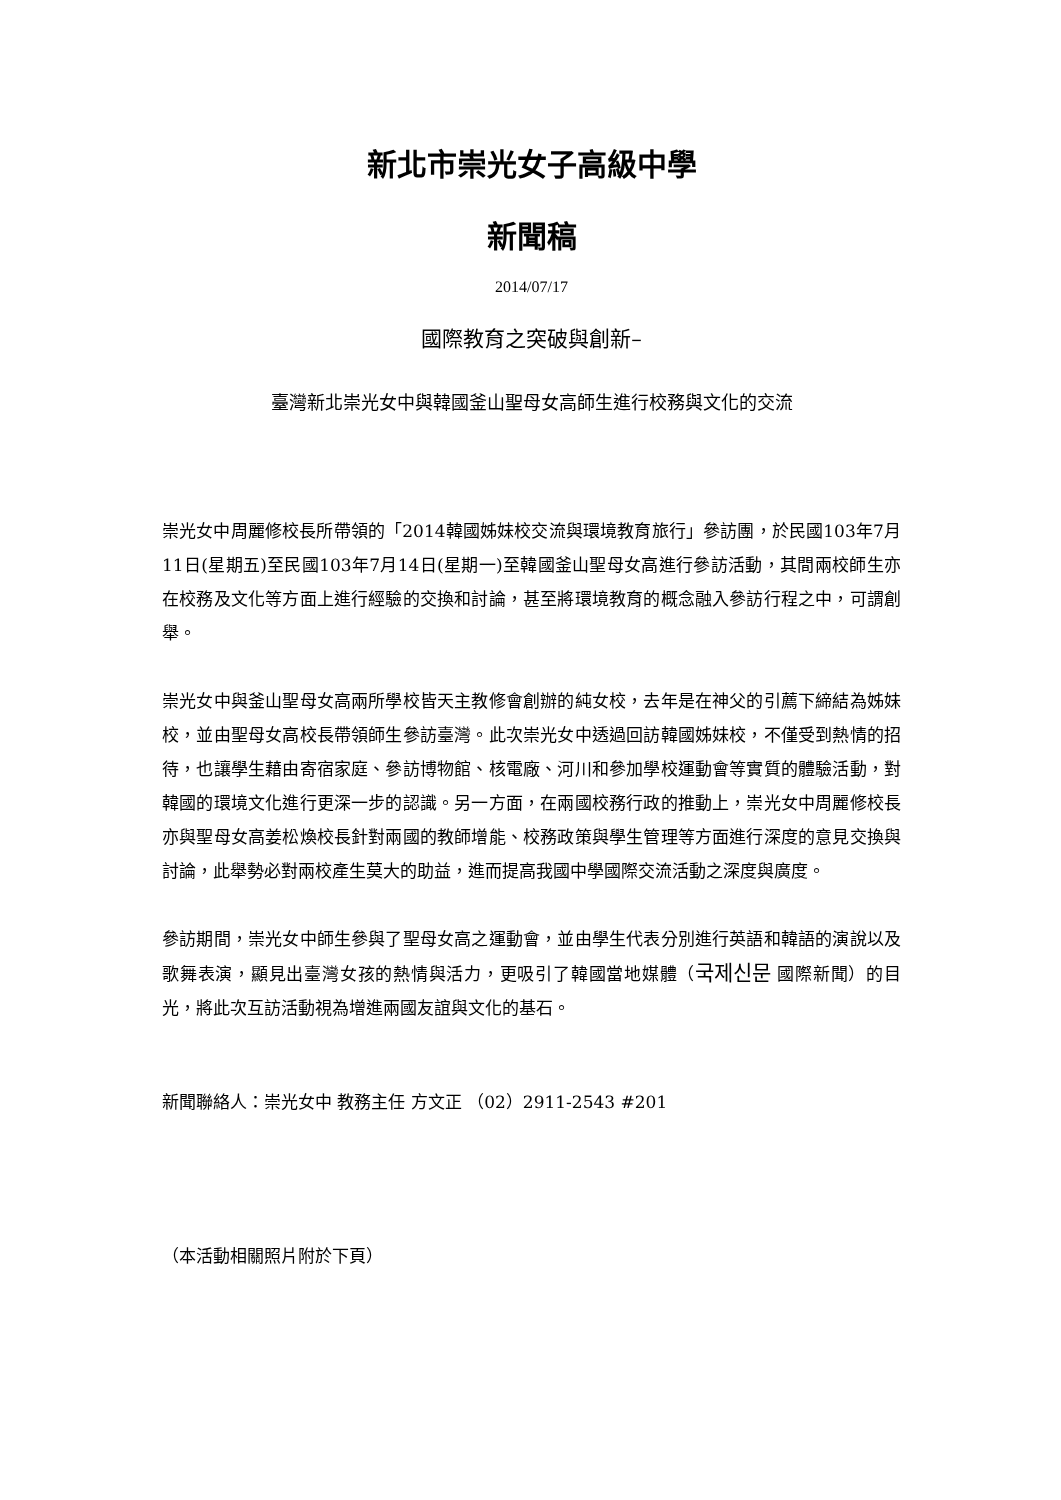新北市崇光女子高級中學
新聞稿
2014/07/17
國際教育之突破與創新–
臺灣新北崇光女中與韓國釜山聖母女高師生進行校務與文化的交流
崇光女中周麗修校長所帶領的「2014韓國姊妹校交流與環境教育旅行」參訪團，於民國103年7月11日(星期五)至民國103年7月14日(星期一)至韓國釜山聖母女高進行參訪活動，其間兩校師生亦在校務及文化等方面上進行經驗的交換和討論，甚至將環境教育的概念融入參訪行程之中，可謂創舉。
崇光女中與釜山聖母女高兩所學校皆天主教修會創辦的純女校，去年是在神父的引薦下締結為姊妹校，並由聖母女高校長帶領師生參訪臺灣。此次崇光女中透過回訪韓國姊妹校，不僅受到熱情的招待，也讓學生藉由寄宿家庭、參訪博物館、核電廠、河川和參加學校運動會等實質的體驗活動，對韓國的環境文化進行更深一步的認識。另一方面，在兩國校務行政的推動上，崇光女中周麗修校長亦與聖母女高姜松煥校長針對兩國的教師增能、校務政策與學生管理等方面進行深度的意見交換與討論，此舉勢必對兩校產生莫大的助益，進而提高我國中學國際交流活動之深度與廣度。
參訪期間，崇光女中師生參與了聖母女高之運動會，並由學生代表分別進行英語和韓語的演說以及歌舞表演，顯見出臺灣女孩的熱情與活力，更吸引了韓國當地媒體（국제신문 國際新聞）的目光，將此次互訪活動視為增進兩國友誼與文化的基石。
新聞聯絡人：崇光女中 教務主任 方文正 （02）2911-2543 #201
（本活動相關照片附於下頁）